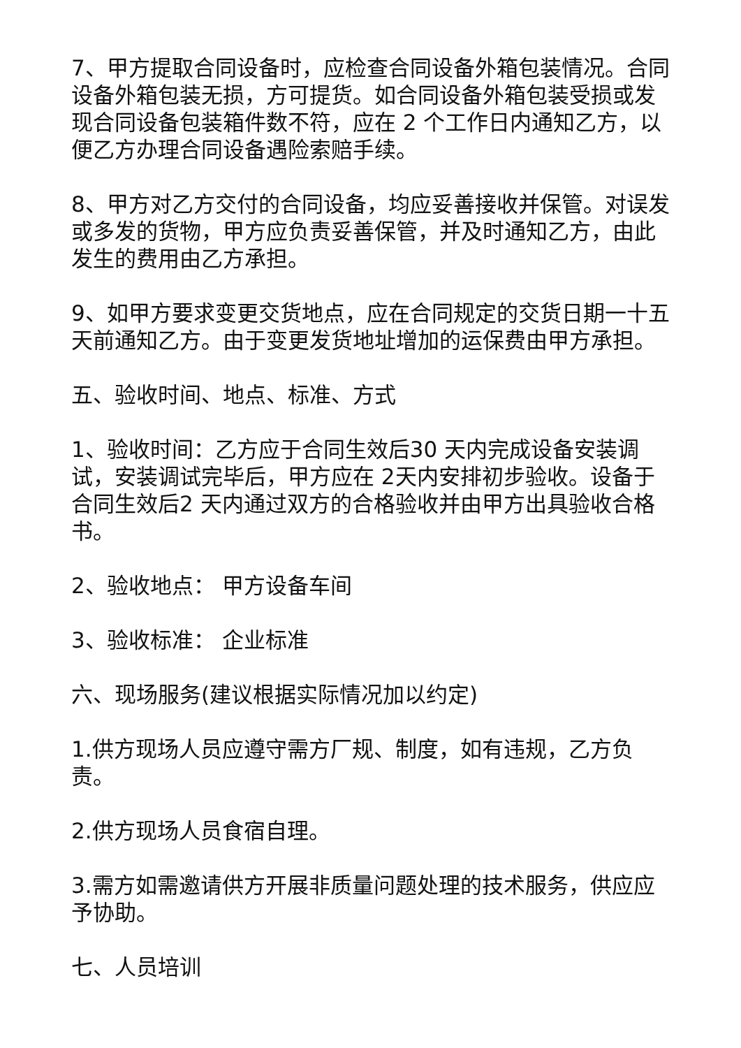7、甲方提取合同设备时，应检查合同设备外箱包装情况。合同设备外箱包装无损，方可提货。如合同设备外箱包装受损或发现合同设备包装箱件数不符，应在 2 个工作日内通知乙方，以便乙方办理合同设备遇险索赔手续。
8、甲方对乙方交付的合同设备，均应妥善接收并保管。对误发或多发的货物，甲方应负责妥善保管，并及时通知乙方，由此发生的费用由乙方承担。
9、如甲方要求变更交货地点，应在合同规定的交货日期一十五天前通知乙方。由于变更发货地址增加的运保费由甲方承担。
五、验收时间、地点、标准、方式
1、验收时间：乙方应于合同生效后30 天内完成设备安装调试，安装调试完毕后，甲方应在 2天内安排初步验收。设备于合同生效后2 天内通过双方的合格验收并由甲方出具验收合格书。
2、验收地点： 甲方设备车间
3、验收标准： 企业标准
六、现场服务(建议根据实际情况加以约定)
1.供方现场人员应遵守需方厂规、制度，如有违规，乙方负责。
2.供方现场人员食宿自理。
3.需方如需邀请供方开展非质量问题处理的技术服务，供应应予协助。
七、人员培训